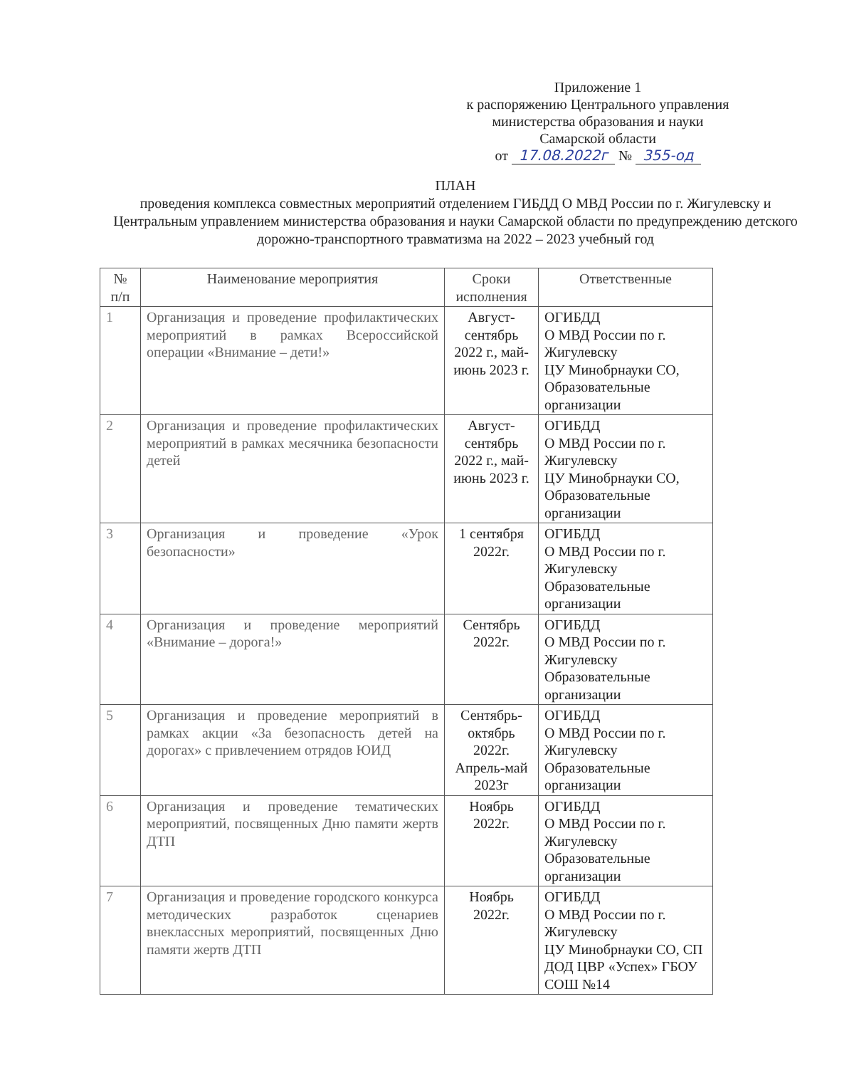Приложение 1
к распоряжению Центрального управления
министерства образования и науки
Самарской области
от 17.08.2022г № 355-од
ПЛАН
проведения комплекса совместных мероприятий отделением ГИБДД О МВД России по г. Жигулевску и Центральным управлением министерства образования и науки Самарской области по предупреждению детского дорожно-транспортного травматизма на 2022 – 2023 учебный год
| № п/п | Наименование мероприятия | Сроки исполнения | Ответственные |
| --- | --- | --- | --- |
| 1 | Организация и проведение профилактических мероприятий в рамках Всероссийской операции «Внимание – дети!» | Август-сентябрь 2022 г., май-июнь 2023 г. | ОГИБДД О МВД России по г. Жигулевску ЦУ Минобрнауки СО, Образовательные организации |
| 2 | Организация и проведение профилактических мероприятий в рамках месячника безопасности детей | Август-сентябрь 2022 г., май-июнь 2023 г. | ОГИБДД О МВД России по г. Жигулевску ЦУ Минобрнауки СО, Образовательные организации |
| 3 | Организация и проведение «Урок безопасности» | 1 сентября 2022г. | ОГИБДД О МВД России по г. Жигулевску Образовательные организации |
| 4 | Организация и проведение мероприятий «Внимание – дорога!» | Сентябрь 2022г. | ОГИБДД О МВД России по г. Жигулевску Образовательные организации |
| 5 | Организация и проведение мероприятий в рамках акции «За безопасность детей на дорогах» с привлечением отрядов ЮИД | Сентябрь-октябрь 2022г. Апрель-май 2023г | ОГИБДД О МВД России по г. Жигулевску Образовательные организации |
| 6 | Организация и проведение тематических мероприятий, посвященных Дню памяти жертв ДТП | Ноябрь 2022г. | ОГИБДД О МВД России по г. Жигулевску Образовательные организации |
| 7 | Организация и проведение городского конкурса методических разработок сценариев внеклассных мероприятий, посвященных Дню памяти жертв ДТП | Ноябрь 2022г. | ОГИБДД О МВД России по г. Жигулевску ЦУ Минобрнауки СО, СП ДОД ЦВР «Успех» ГБОУ СОШ №14 |